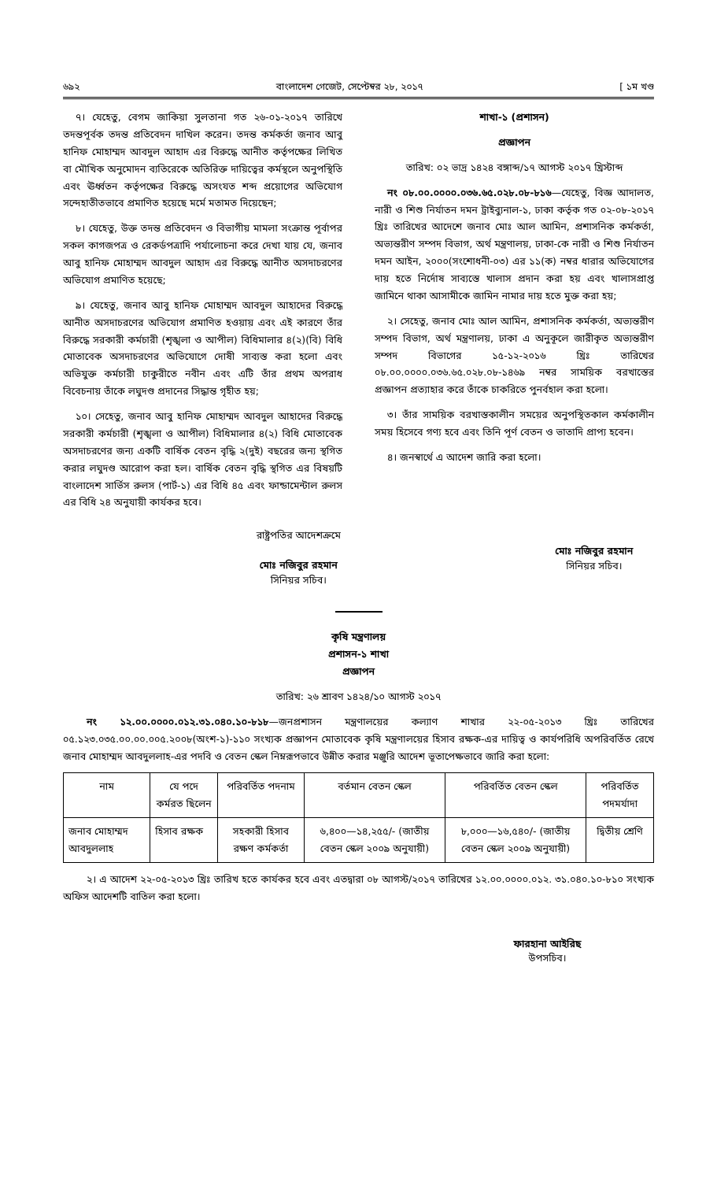৬৯২ বাংলাদেশ গেজেট, সেপ্টেম্বর ২৮, ২০১৭ [ ১ম খণ্ড
৭। যেহেতু, বেগম জাকিয়া সুলতানা গত ২৬-০১-২০১৭ তারিখে তদন্তপূর্বক তদন্ত প্রতিবেদন দাখিল করেন। তদন্ত কর্মকর্তা জনাব আবু হানিফ মোহাম্মদ আবদুল আহাদ এর বিরুদ্ধে আনীত কর্তৃপক্ষের লিখিত বা মৌখিক অনুমোদন ব্যতিরেকে অতিরিক্ত দায়িত্বের কর্মস্থলে অনুপস্থিতি এবং ঊর্ধ্বতন কর্তৃপক্ষের বিরুদ্ধে অসংযত শব্দ প্রয়োগের অভিযোগ সন্দেহাতীতভাবে প্রমাণিত হয়েছে মর্মে মতামত দিয়েছেন;
৮। যেহেতু, উক্ত তদন্ত প্রতিবেদন ও বিভাগীয় মামলা সংক্রান্ত পূর্বাপর সকল কাগজপত্র ও রেকর্ডপত্রাদি পর্যালোচনা করে দেখা যায় যে, জনাব আবু হানিফ মোহাম্মদ আবদুল আহাদ এর বিরুদ্ধে আনীত অসদাচরণের অভিযোগ প্রমাণিত হয়েছে;
৯। যেহেতু, জনাব আবু হানিফ মোহাম্মদ আবদুল আহাদের বিরুদ্ধে আনীত অসদাচরণের অভিযোগ প্রমাণিত হওয়ায় এবং এই কারণে তাঁর বিরুদ্ধে সরকারী কর্মচারী (শৃঙ্খলা ও আপীল) বিধিমালার ৪(২)(বি) বিধি মোতাবেক অসদাচরণের অভিযোগে দোষী সাব্যস্ত করা হলো এবং অভিযুক্ত কর্মচারী চাকুরীতে নবীন এবং এটি তাঁর প্রথম অপরাধ বিবেচনায় তাঁকে লঘুদণ্ড প্রদানের সিদ্ধান্ত গৃহীত হয়;
১০। সেহেতু, জনাব আবু হানিফ মোহাম্মদ আবদুল আহাদের বিরুদ্ধে সরকারী কর্মচারী (শৃঙ্খলা ও আপীল) বিধিমালার ৪(২) বিধি মোতাবেক অসদাচরণের জন্য একটি বার্ষিক বেতন বৃদ্ধি ২(দুই) বছরের জন্য স্থগিত করার লঘুদণ্ড আরোপ করা হল। বার্ষিক বেতন বৃদ্ধি স্থগিত এর বিষয়টি বাংলাদেশ সার্ভিস রুলস (পার্ট-১) এর বিধি ৪৫ এবং ফান্ডামেন্টাল রুলস এর বিধি ২৪ অনুযায়ী কার্যকর হবে।
শাখা-১ (প্রশাসন)
প্রজ্ঞাপন
তারিখ: ০২ ভাদ্র ১৪২৪ বঙ্গাব্দ/১৭ আগস্ট ২০১৭ খ্রিস্টাব্দ
নং ০৮.০০.০০০০.০৩৬.৬৫.০২৮.০৮-৮১৬—যেহেতু, বিজ্ঞ আদালত, নারী ও শিশু নির্যাতন দমন ট্রাইব্যুনাল-১, ঢাকা কর্তৃক গত ০২-০৮-২০১৭ খ্রিঃ তারিখের আদেশে জনাব মোঃ আল আমিন, প্রশাসনিক কর্মকর্তা, অভ্যন্তরীণ সম্পদ বিভাগ, অর্থ মন্ত্রণালয়, ঢাকা-কে নারী ও শিশু নির্যাতন দমন আইন, ২০০০(সংশোধনী-০৩) এর ১১(ক) নম্বর ধারার অভিযোগের দায় হতে নির্দোষ সাব্যস্তে খালাস প্রদান করা হয় এবং খালাসপ্রাপ্ত জামিনে থাকা আসামীকে জামিন নামার দায় হতে মুক্ত করা হয়;
২। সেহেতু, জনাব মোঃ আল আমিন, প্রশাসনিক কর্মকর্তা, অভ্যন্তরীণ সম্পদ বিভাগ, অর্থ মন্ত্রণালয়, ঢাকা এ অনুকূলে জারীকৃত অভ্যন্তরীণ সম্পদ বিভাগের ১৫-১২-২০১৬ খ্রিঃ তারিখের ০৮.০০.০০০০.০৩৬.৬৫.০২৮.০৮-১৪৬৯ নম্বর সাময়িক বরখাস্তের প্রজ্ঞাপন প্রত্যাহার করে তাঁকে চাকরিতে পুনর্বহাল করা হলো।
৩। তাঁর সাময়িক বরখাস্তকালীন সময়ের অনুপস্থিতকাল কর্মকালীন সময় হিসেবে গণ্য হবে এবং তিনি পূর্ণ বেতন ও ভাতাদি প্রাপ্য হবেন।
৪। জনস্বার্থে এ আদেশ জারি করা হলো।
রাষ্ট্রপতির আদেশক্রমে
মোঃ নজিবুর রহমান
সিনিয়র সচিব।
মোঃ নজিবুর রহমান
সিনিয়র সচিব।
কৃষি মন্ত্রণালয়
প্রশাসন-১ শাখা
প্রজ্ঞাপন
তারিখ: ২৬ শ্রাবণ ১৪২৪/১০ আগস্ট ২০১৭
নং ১২.০০.০০০০.০১২.৩১.০৪০.১০-৮১৮—জনপ্রশাসন মন্ত্রণালয়ের কল্যাণ শাখার ২২-০৫-২০১৩ খ্রিঃ তারিখের ০৫.১২৩.০৩৫.০০.০০.০০৫.২০০৮(অংশ-১)-১১০ সংখ্যক প্রজ্ঞাপন মোতাবেক কৃষি মন্ত্রণালয়ের হিসাব রক্ষক-এর দায়িত্ব ও কার্যপরিধি অপরিবর্তিত রেখে জনাব মোহাম্মদ আবদুললাহ-এর পদবি ও বেতন স্কেল নিম্নরূপভাবে উন্নীত করার মঞ্জুরি আদেশ ভূতাপেক্ষভাবে জারি করা হলো:
| নাম | যে পদে কর্মরত ছিলেন | পরিবর্তিত পদনাম | বর্তমান বেতন স্কেল | পরিবর্তিত বেতন স্কেল | পরিবর্তিত পদমর্যাদা |
| --- | --- | --- | --- | --- | --- |
| জনাব মোহাম্মদ আবদুললাহ | হিসাব রক্ষক | সহকারী হিসাব রক্ষণ কর্মকর্তা | ৬,৪০০—১৪,২৫৫/- (জাতীয় বেতন স্কেল ২০০৯ অনুযায়ী) | ৮,০০০—১৬,৫৪০/- (জাতীয় বেতন স্কেল ২০০৯ অনুযায়ী) | দ্বিতীয় শ্রেণি |
২। এ আদেশ ২২-০৫-২০১৩ খ্রিঃ তারিখ হতে কার্যকর হবে এবং এতদ্বারা ০৮ আগস্ট/২০১৭ তারিখের ১২.০০.০০০০.০১২. ৩১.০৪০.১০-৮১০ সংখ্যক অফিস আদেশটি বাতিল করা হলো।
ফারহানা আইরিছ
উপসচিব।